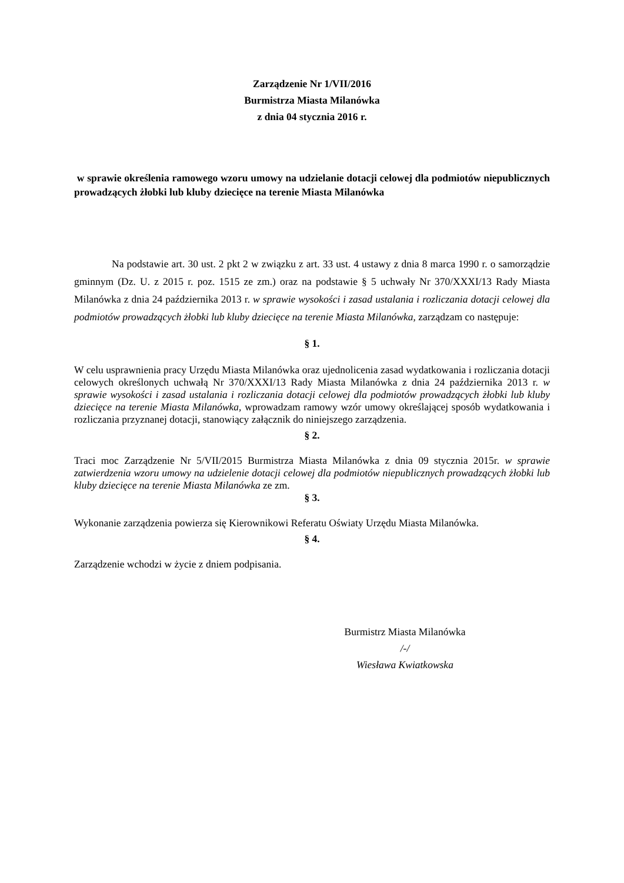Zarządzenie Nr 1/VII/2016
Burmistrza Miasta Milanówka
z dnia 04 stycznia 2016 r.
w sprawie określenia ramowego wzoru umowy na udzielanie dotacji celowej dla podmiotów niepublicznych prowadzących żłobki lub kluby dziecięce na terenie Miasta Milanówka
Na podstawie art. 30 ust. 2 pkt 2 w związku z art. 33 ust. 4 ustawy z dnia 8 marca 1990 r. o samorządzie gminnym (Dz. U. z 2015 r. poz. 1515 ze zm.) oraz na podstawie § 5 uchwały Nr 370/XXXI/13 Rady Miasta Milanówka z dnia 24 października 2013 r. w sprawie wysokości i zasad ustalania i rozliczania dotacji celowej dla podmiotów prowadzących żłobki lub kluby dziecięce na terenie Miasta Milanówka, zarządzam co następuje:
§ 1.
W celu usprawnienia pracy Urzędu Miasta Milanówka oraz ujednolicenia zasad wydatkowania i rozliczania dotacji celowych określonych uchwałą Nr 370/XXXI/13 Rady Miasta Milanówka z dnia 24 października 2013 r. w sprawie wysokości i zasad ustalania i rozliczania dotacji celowej dla podmiotów prowadzących żłobki lub kluby dziecięce na terenie Miasta Milanówka, wprowadzam ramowy wzór umowy określającej sposób wydatkowania i rozliczania przyznanej dotacji, stanowiący załącznik do niniejszego zarządzenia.
§ 2.
Traci moc Zarządzenie Nr 5/VII/2015 Burmistrza Miasta Milanówka z dnia 09 stycznia 2015r. w sprawie zatwierdzenia wzoru umowy na udzielenie dotacji celowej dla podmiotów niepublicznych prowadzących żłobki lub kluby dziecięce na terenie Miasta Milanówka ze zm.
§ 3.
Wykonanie zarządzenia powierza się Kierownikowi Referatu Oświaty Urzędu Miasta Milanówka.
§ 4.
Zarządzenie wchodzi w życie z dniem podpisania.
Burmistrz Miasta Milanówka
/-/
Wiesława Kwiatkowska